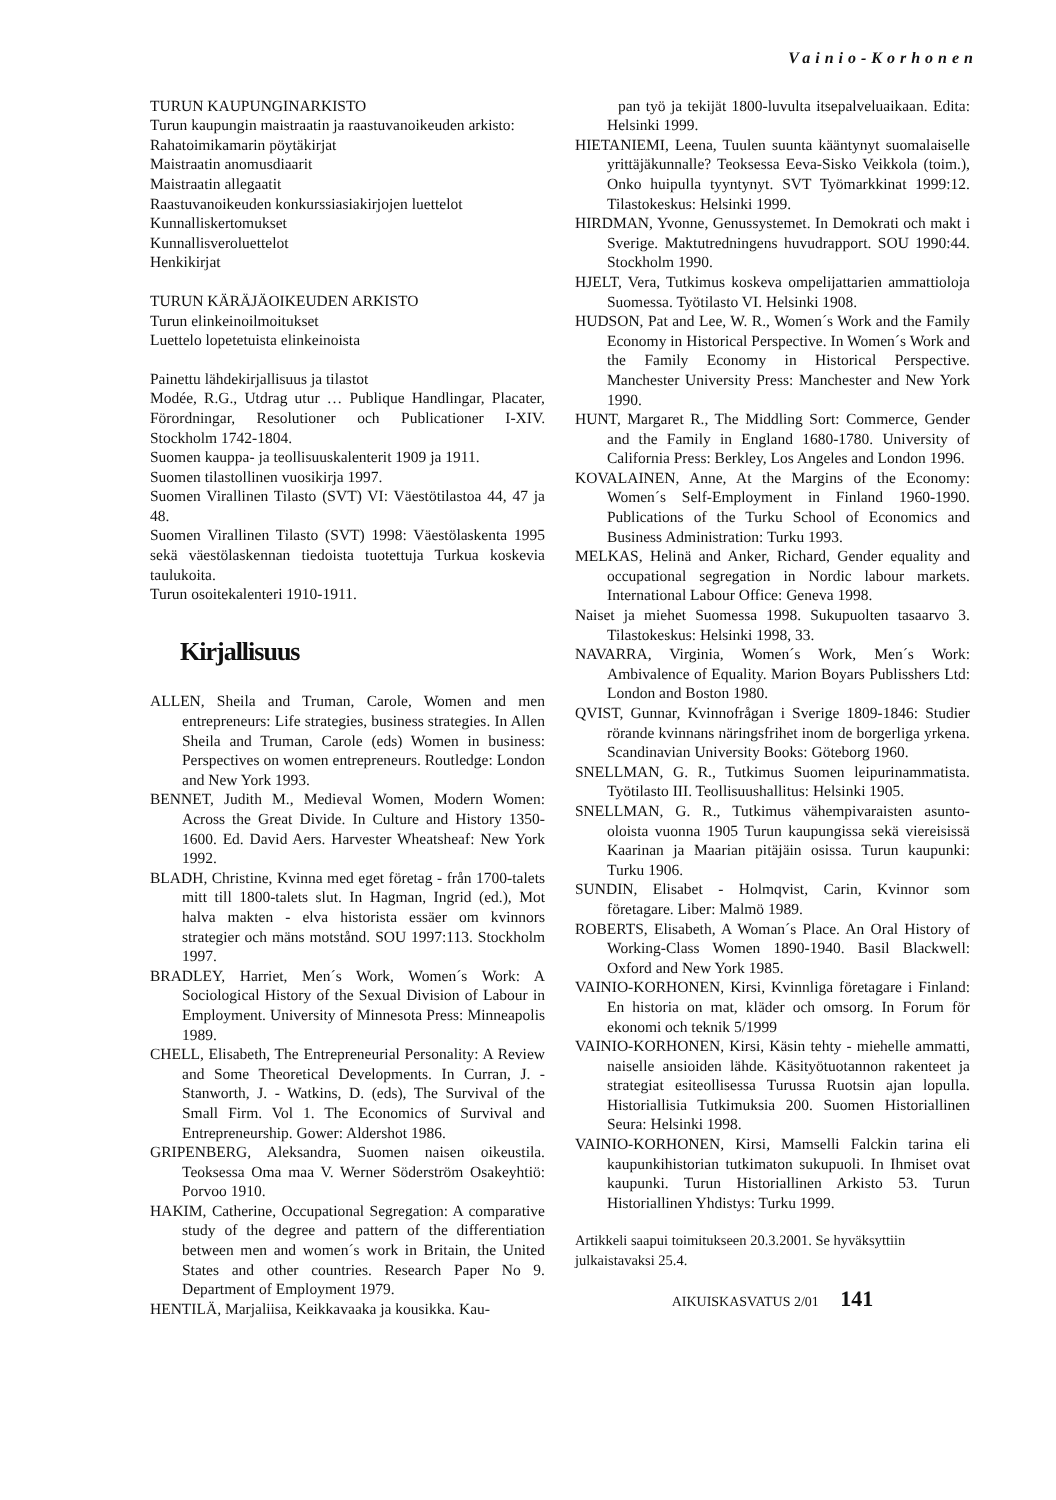Vainio-Korhonen
TURUN KAUPUNGINARKISTO
Turun kaupungin maistraatin ja raastuvanoikeuden arkisto:
Rahatoimikamarin pöytäkirjat
Maistraatin anomusdiaarit
Maistraatin allegaatit
Raastuvanoikeuden konkurssiasiakirjojen luettelot
Kunnalliskertomukset
Kunnallisveroluettelot
Henkikirjat
TURUN KÄRÄJÄOIKEUDEN ARKISTO
Turun elinkeinoilmoitukset
Luettelo lopetetuista elinkeinoista
Painettu lähdekirjallisuus ja tilastot
Modée, R.G., Utdrag utur … Publique Handlingar, Placater, Förordningar, Resolutioner och Publicationer I-XIV. Stockholm 1742-1804.
Suomen kauppa- ja teollisuuskalenterit 1909 ja 1911.
Suomen tilastollinen vuosikirja 1997.
Suomen Virallinen Tilasto (SVT) VI: Väestötilastoa 44, 47 ja 48.
Suomen Virallinen Tilasto (SVT) 1998: Väestölaskenta 1995 sekä väestölaskennan tiedoista tuotettuja Turkua koskevia taulukoita.
Turun osoitekalenteri 1910-1911.
Kirjallisuus
ALLEN, Sheila and Truman, Carole, Women and men entrepreneurs: Life strategies, business strategies. In Allen Sheila and Truman, Carole (eds) Women in business: Perspectives on women entrepreneurs. Routledge: London and New York 1993.
BENNET, Judith M., Medieval Women, Modern Women: Across the Great Divide. In Culture and History 1350-1600. Ed. David Aers. Harvester Wheatsheaf: New York 1992.
BLADH, Christine, Kvinna med eget företag - från 1700-talets mitt till 1800-talets slut. In Hagman, Ingrid (ed.), Mot halva makten - elva historista essäer om kvinnors strategier och mäns motstånd. SOU 1997:113. Stockholm 1997.
BRADLEY, Harriet, Men´s Work, Women´s Work: A Sociological History of the Sexual Division of Labour in Employment. University of Minnesota Press: Minneapolis 1989.
CHELL, Elisabeth, The Entrepreneurial Personality: A Review and Some Theoretical Developments. In Curran, J. - Stanworth, J. - Watkins, D. (eds), The Survival of the Small Firm. Vol 1. The Economics of Survival and Entrepreneurship. Gower: Aldershot 1986.
GRIPENBERG, Aleksandra, Suomen naisen oikeustila. Teoksessa Oma maa V. Werner Söderström Osakeyhtiö: Porvoo 1910.
HAKIM, Catherine, Occupational Segregation: A comparative study of the degree and pattern of the differentiation between men and women´s work in Britain, the United States and other countries. Research Paper No 9. Department of Employment 1979.
HENTILÄ, Marjaliisa, Keikkavaaka ja kousikka. Kau-
pan työ ja tekijät 1800-luvulta itsepalveluaikaan. Edita: Helsinki 1999.
HIETANIEMI, Leena, Tuulen suunta kääntynyt suomalaiselle yrittäjäkunnalle? Teoksessa Eeva-Sisko Veikkola (toim.), Onko huipulla tyyntynyt. SVT Työmarkkinat 1999:12. Tilastokeskus: Helsinki 1999.
HIRDMAN, Yvonne, Genussystemet. In Demokrati och makt i Sverige. Maktutredningens huvudrapport. SOU 1990:44. Stockholm 1990.
HJELT, Vera, Tutkimus koskeva ompelijattarien ammattioloja Suomessa. Työtilasto VI. Helsinki 1908.
HUDSON, Pat and Lee, W. R., Women´s Work and the Family Economy in Historical Perspective. In Women´s Work and the Family Economy in Historical Perspective. Manchester University Press: Manchester and New York 1990.
HUNT, Margaret R., The Middling Sort: Commerce, Gender and the Family in England 1680-1780. University of California Press: Berkley, Los Angeles and London 1996.
KOVALAINEN, Anne, At the Margins of the Economy: Women´s Self-Employment in Finland 1960-1990. Publications of the Turku School of Economics and Business Administration: Turku 1993.
MELKAS, Helinä and Anker, Richard, Gender equality and occupational segregation in Nordic labour markets. International Labour Office: Geneva 1998.
Naiset ja miehet Suomessa 1998. Sukupuolten tasaarvo 3. Tilastokeskus: Helsinki 1998, 33.
NAVARRA, Virginia, Women´s Work, Men´s Work: Ambivalence of Equality. Marion Boyars Publisshers Ltd: London and Boston 1980.
QVIST, Gunnar, Kvinnofrågan i Sverige 1809-1846: Studier rörande kvinnans näringsfrihet inom de borgerliga yrkena. Scandinavian University Books: Göteborg 1960.
SNELLMAN, G. R., Tutkimus Suomen leipurinammatista. Työtilasto III. Teollisuushallitus: Helsinki 1905.
SNELLMAN, G. R., Tutkimus vähempivaraisten asunto-oloista vuonna 1905 Turun kaupungissa sekä viereisissä Kaarinan ja Maarian pitäjäin osissa. Turun kaupunki: Turku 1906.
SUNDIN, Elisabet - Holmqvist, Carin, Kvinnor som företagare. Liber: Malmö 1989.
ROBERTS, Elisabeth, A Woman´s Place. An Oral History of Working-Class Women 1890-1940. Basil Blackwell: Oxford and New York 1985.
VAINIO-KORHONEN, Kirsi, Kvinnliga företagare i Finland: En historia on mat, kläder och omsorg. In Forum för ekonomi och teknik 5/1999
VAINIO-KORHONEN, Kirsi, Käsin tehty - miehelle ammatti, naiselle ansioiden lähde. Käsityötuotannon rakenteet ja strategiat esiteollisessa Turussa Ruotsin ajan lopulla. Historiallisia Tutkimuksia 200. Suomen Historiallinen Seura: Helsinki 1998.
VAINIO-KORHONEN, Kirsi, Mamselli Falckin tarina eli kaupunkihistorian tutkimaton sukupuoli. In Ihmiset ovat kaupunki. Turun Historiallinen Arkisto 53. Turun Historiallinen Yhdistys: Turku 1999.
Artikkeli saapui toimitukseen 20.3.2001. Se hyväksyttiin julkaistavaksi 25.4.
AIKUISKASVATUS 2/01 141